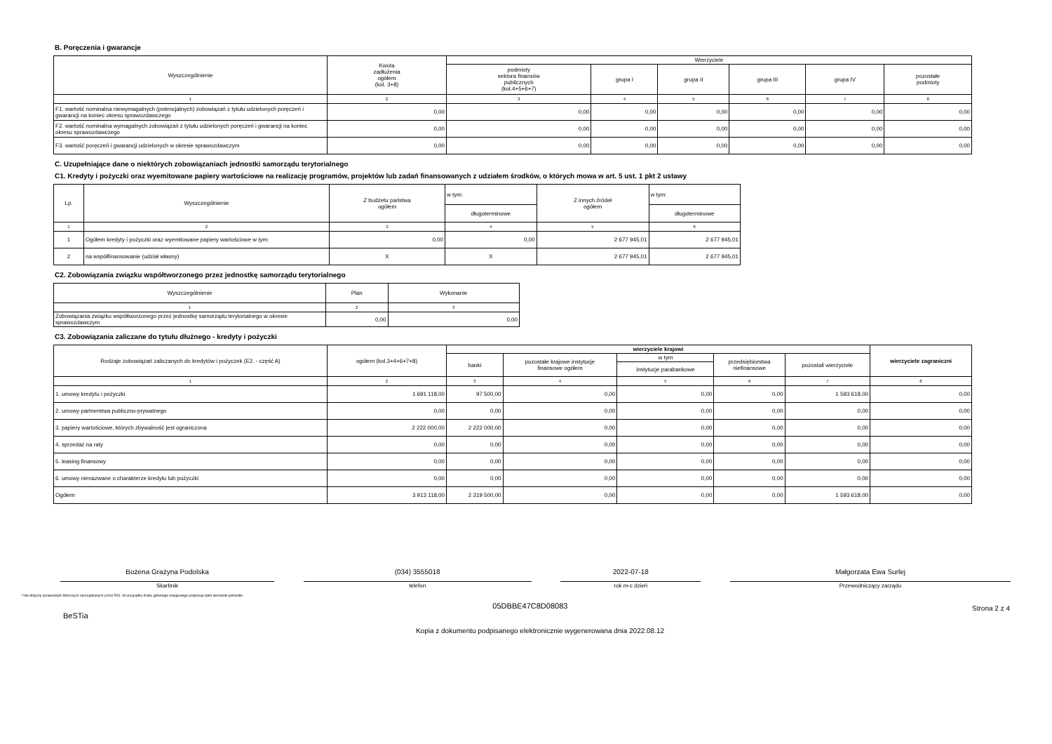B. Poręczenia i gwarancje
| Wyszczególnienie | Kwota zadłużenia ogółem (kol. 3+8) | Wierzyciele | | | | | |
| --- | --- | --- | --- | --- | --- | --- | --- |
| | | podmioty sektora finansów publicznych (kol.4+5+6+7) | grupa I | grupa II | grupa III | grupa IV | pozostałe podmioty |
| 1 | 2 | 3 | 4 | 5 | 6 | 7 | 8 |
| F1. wartość nominalna niewymagalnych (potencjalnych) zobowiązań z tytułu udzielonych poręczeń i gwarancji na koniec okresu sprawozdawczego | 0,00 | 0,00 | 0,00 | 0,00 | 0,00 | 0,00 | 0,00 |
| F2. wartość nominalna wymagalnych zobowiązań z tytułu udzielonych poręczeń i gwarancji na koniec okresu sprawozdawczego | 0,00 | 0,00 | 0,00 | 0,00 | 0,00 | 0,00 | 0,00 |
| F3. wartość poręczeń i gwarancji udzielonych w okresie sprawozdawczym | 0,00 | 0,00 | 0,00 | 0,00 | 0,00 | 0,00 | 0,00 |
C. Uzupełniające dane o niektórych zobowiązaniach jednostki samorządu terytorialnego
C1. Kredyty i pożyczki oraz wyemitowane papiery wartościowe na realizację programów, projektów lub zadań finansowanych z udziałem środków, o których mowa w art. 5 ust. 1 pkt 2 ustawy
| Lp. | Wyszczególnienie | Z budżetu państwa ogółem | w tym: | Z innych źródeł ogółem | w tym: |
| --- | --- | --- | --- | --- | --- |
| | | | długoterminowe | | długoterminowe |
| 1 | 2 | 3 | 4 | 5 | 6 |
| 1 | Ogółem kredyty i pożyczki oraz wyemitowane papiery wartościowe w tym: | 0,00 | 0,00 | 2 677 945,01 | 2 677 945,01 |
| 2 | na współfinansowanie (udział własny) | X | X | 2 677 945,01 | 2 677 945,01 |
C2. Zobowiązania związku współtworzonego przez jednostkę samorządu terytorialnego
| Wyszczególnienie | Plan | Wykonanie |
| --- | --- | --- |
| 1 | 2 | 3 |
| Zobowiązania związku współtworzonego przez jednostkę samorządu terytorialnego w okresie sprawozdawczym | 0,00 | 0,00 |
C3. Zobowiązania zaliczane do tytułu dłużnego - kredyty i pożyczki
| Rodzaje zobowiązań zaliczanych do kredytów i pożyczek (E2. - część A) | ogółem (kol.3+4+6+7+8) | wierzyciele krajowi | | | | | wierzyciele zagraniczni |
| --- | --- | --- | --- | --- | --- | --- | --- |
| | | banki | pozostałe krajowe instytucje finansowe ogółem | w tym | przedsiębiorstwa niefinansowe | pozostali wierzyciele | |
| | | | | instytucje parabankowe | | | |
| 1 | 2 | 3 | 4 | 5 | 6 | 7 | 8 |
| 1. umowy kredytu i pożyczki | 1 691 118,00 | 97 500,00 | 0,00 | 0,00 | 0,00 | 1 593 618,00 | 0,00 |
| 2. umowy partnerstwa publiczno-prywatnego | 0,00 | 0,00 | 0,00 | 0,00 | 0,00 | 0,00 | 0,00 |
| 3. papiery wartościowe, których zbywalność jest ograniczona | 2 222 000,00 | 2 222 000,00 | 0,00 | 0,00 | 0,00 | 0,00 | 0,00 |
| 4. sprzedaż na raty | 0,00 | 0,00 | 0,00 | 0,00 | 0,00 | 0,00 | 0,00 |
| 5. leasing finansowy | 0,00 | 0,00 | 0,00 | 0,00 | 0,00 | 0,00 | 0,00 |
| 6. umowy nienazwane o charakterze kredytu lub pożyczki | 0,00 | 0,00 | 0,00 | 0,00 | 0,00 | 0,00 | 0,00 |
| Ogółem | 3 913 118,00 | 2 319 500,00 | 0,00 | 0,00 | 0,00 | 1 593 618,00 | 0,00 |
Bożena Grażyna Podolska
Skarbnik
(034) 3555018
telefon
2022-07-18
rok m-c dzień
Małgorzata Ewa Surlej
Przewodniczący zarządu
* Nie dotyczy sprawozdań zbiorczych sporządzanych przez RIO. W przypadku braku głównego księgowego podpisuje tylko kierownik jednostki.
BeSTia
05DBBE47C8D08083
Strona 2 z 4
Kopia z dokumentu podpisanego elektronicznie wygenerowana dnia 2022.08.12